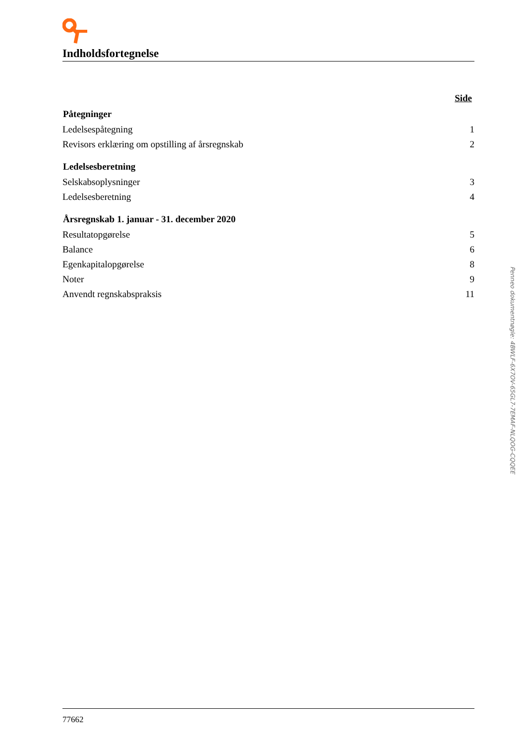Indholdsfortegnelse
| | Side |
| --- | --- |
| Påtegninger | |
| Ledelsespåtegning | 1 |
| Revisors erklæring om opstilling af årsregnskab | 2 |
| Ledelsesberetning | |
| Selskabsoplysninger | 3 |
| Ledelsesberetning | 4 |
| Årsregnskab 1. januar - 31. december 2020 | |
| Resultatopgørelse | 5 |
| Balance | 6 |
| Egenkapitalopgørelse | 8 |
| Noter | 9 |
| Anvendt regnskabspraksis | 11 |
Penneo dokumentnøgle: 4BWLF-6X7OV-65GL7-7EMAF-NLQOG-CQQEE
77662